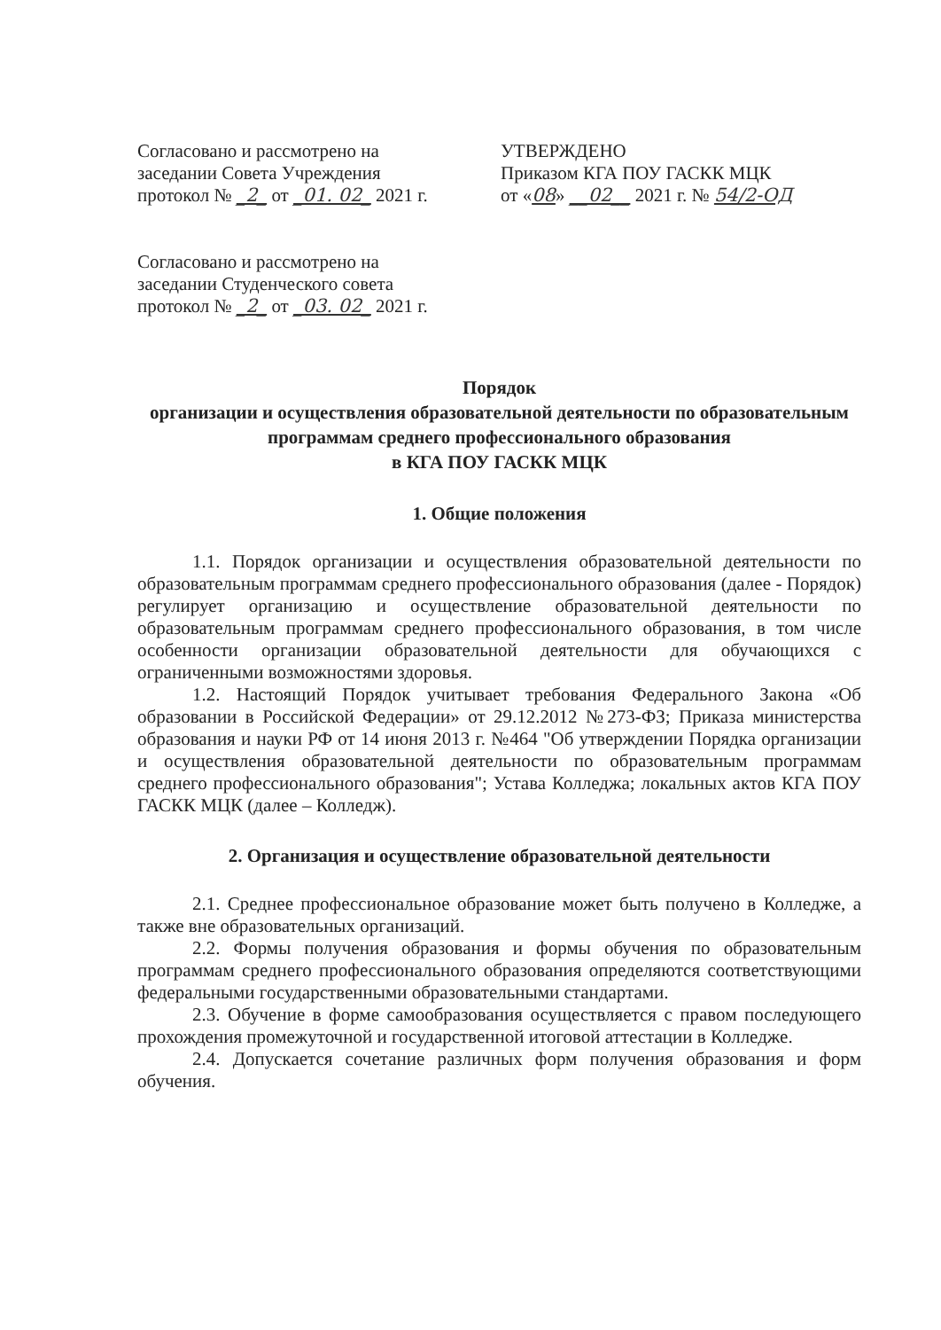Согласовано и рассмотрено на
заседании Совета Учреждения
протокол № _2_ от _01. 02_ 2021 г.
Согласовано и рассмотрено на
заседании Студенческого совета
протокол № _2_ от _03. 02_ 2021 г.
УТВЕРЖДЕНО
Приказом КГА ПОУ ГАСКК МЦК
от «08» __02__ 2021 г. № 54/2-ОД
Порядок
организации и осуществления образовательной деятельности по образовательным программам среднего профессионального образования
в КГА ПОУ ГАСКК МЦК
1. Общие положения
1.1. Порядок организации и осуществления образовательной деятельности по образовательным программам среднего профессионального образования (далее - Порядок) регулирует организацию и осуществление образовательной деятельности по образовательным программам среднего профессионального образования, в том числе особенности организации образовательной деятельности для обучающихся с ограниченными возможностями здоровья.
1.2. Настоящий Порядок учитывает требования Федерального Закона «Об образовании в Российской Федерации» от 29.12.2012 №273-ФЗ; Приказа министерства образования и науки РФ от 14 июня 2013 г. №464 "Об утверждении Порядка организации и осуществления образовательной деятельности по образовательным программам среднего профессионального образования"; Устава Колледжа; локальных актов КГА ПОУ ГАСКК МЦК (далее – Колледж).
2. Организация и осуществление образовательной деятельности
2.1. Среднее профессиональное образование может быть получено в Колледже, а также вне образовательных организаций.
2.2. Формы получения образования и формы обучения по образовательным программам среднего профессионального образования определяются соответствующими федеральными государственными образовательными стандартами.
2.3. Обучение в форме самообразования осуществляется с правом последующего прохождения промежуточной и государственной итоговой аттестации в Колледже.
2.4. Допускается сочетание различных форм получения образования и форм обучения.